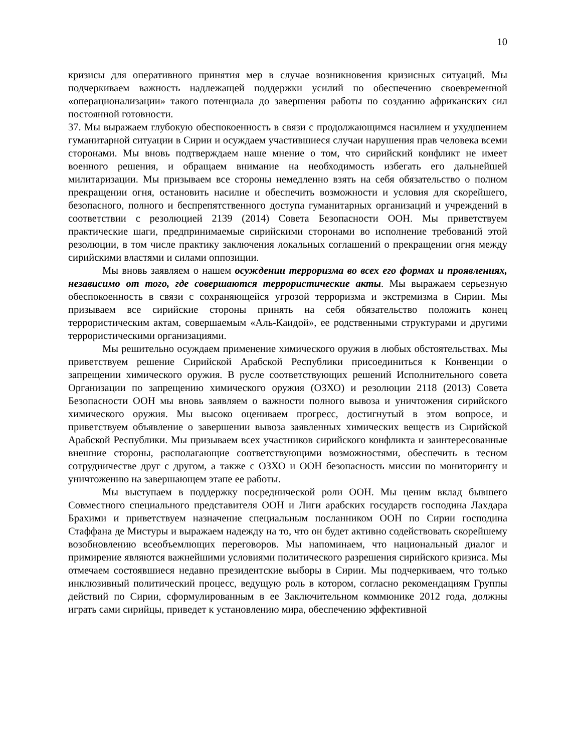10
кризисы для оперативного принятия мер в случае возникновения кризисных ситуаций. Мы подчеркиваем важность надлежащей поддержки усилий по обеспечению своевременной «операционализации» такого потенциала до завершения работы по созданию африканских сил постоянной готовности.
37. Мы выражаем глубокую обеспокоенность в связи с продолжающимся насилием и ухудшением гуманитарной ситуации в Сирии и осуждаем участившиеся случаи нарушения прав человека всеми сторонами. Мы вновь подтверждаем наше мнение о том, что сирийский конфликт не имеет военного решения, и обращаем внимание на необходимость избегать его дальнейшей милитаризации. Мы призываем все стороны немедленно взять на себя обязательство о полном прекращении огня, остановить насилие и обеспечить возможности и условия для скорейшего, безопасного, полного и беспрепятственного доступа гуманитарных организаций и учреждений в соответствии с резолюцией 2139 (2014) Совета Безопасности ООН. Мы приветствуем практические шаги, предпринимаемые сирийскими сторонами во исполнение требований этой резолюции, в том числе практику заключения локальных соглашений о прекращении огня между сирийскими властями и силами оппозиции.
Мы вновь заявляем о нашем осуждении терроризма во всех его формах и проявлениях, независимо от того, где совершаются террористические акты. Мы выражаем серьезную обеспокоенность в связи с сохраняющейся угрозой терроризма и экстремизма в Сирии. Мы призываем все сирийские стороны принять на себя обязательство положить конец террористическим актам, совершаемым «Аль-Каидой», ее родственными структурами и другими террористическими организациями.
Мы решительно осуждаем применение химического оружия в любых обстоятельствах. Мы приветствуем решение Сирийской Арабской Республики присоединиться к Конвенции о запрещении химического оружия. В русле соответствующих решений Исполнительного совета Организации по запрещению химического оружия (ОЗХО) и резолюции 2118 (2013) Совета Безопасности ООН мы вновь заявляем о важности полного вывоза и уничтожения сирийского химического оружия. Мы высоко оцениваем прогресс, достигнутый в этом вопросе, и приветствуем объявление о завершении вывоза заявленных химических веществ из Сирийской Арабской Республики. Мы призываем всех участников сирийского конфликта и заинтересованные внешние стороны, располагающие соответствующими возможностями, обеспечить в тесном сотрудничестве друг с другом, а также с ОЗХО и ООН безопасность миссии по мониторингу и уничтожению на завершающем этапе ее работы.
Мы выступаем в поддержку посреднической роли ООН. Мы ценим вклад бывшего Совместного специального представителя ООН и Лиги арабских государств господина Лахдара Брахими и приветствуем назначение специальным посланником ООН по Сирии господина Стаффана де Мистуры и выражаем надежду на то, что он будет активно содействовать скорейшему возобновлению всеобъемлющих переговоров. Мы напоминаем, что национальный диалог и примирение являются важнейшими условиями политического разрешения сирийского кризиса. Мы отмечаем состоявшиеся недавно президентские выборы в Сирии. Мы подчеркиваем, что только инклюзивный политический процесс, ведущую роль в котором, согласно рекомендациям Группы действий по Сирии, сформулированным в ее Заключительном коммюнике 2012 года, должны играть сами сирийцы, приведет к установлению мира, обеспечению эффективной